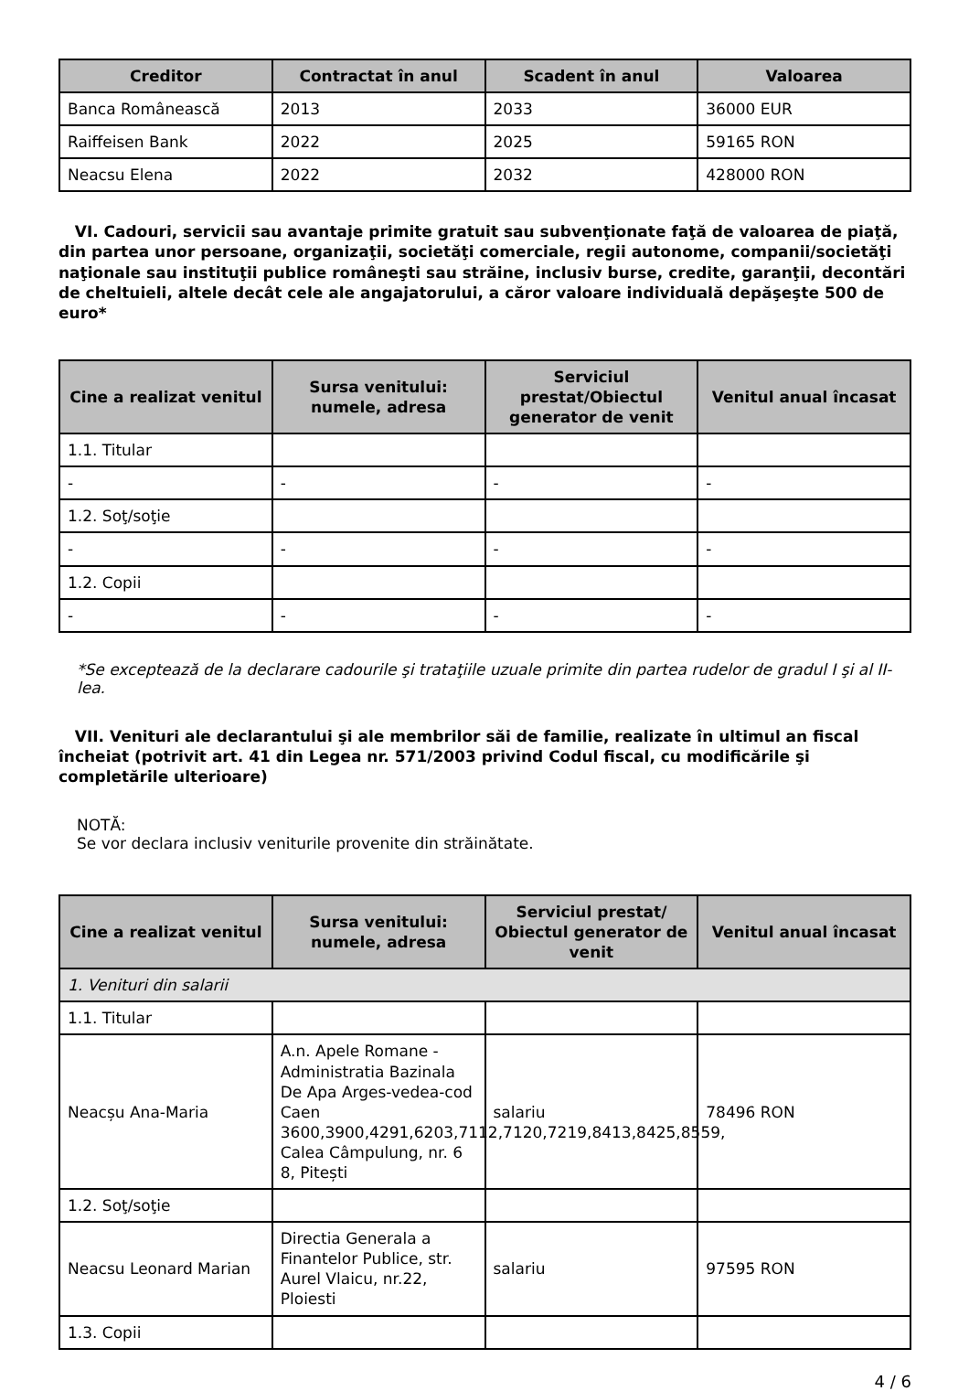| Creditor | Contractat în anul | Scadent în anul | Valoarea |
| --- | --- | --- | --- |
| Banca Românească | 2013 | 2033 | 36000 EUR |
| Raiffeisen Bank | 2022 | 2025 | 59165 RON |
| Neacsu Elena | 2022 | 2032 | 428000 RON |
VI. Cadouri, servicii sau avantaje primite gratuit sau subvenţionate faţă de valoarea de piaţă, din partea unor persoane, organizaţii, societăţi comerciale, regii autonome, companii/societăţi naţionale sau instituţii publice româneşti sau străine, inclusiv burse, credite, garanţii, decontări de cheltuieli, altele decât cele ale angajatorului, a căror valoare individuală depăşeşte 500 de euro*
| Cine a realizat venitul | Sursa venitului: numele, adresa | Serviciul prestat/Obiectul generator de venit | Venitul anual încasat |
| --- | --- | --- | --- |
| 1.1. Titular | | | |
| - | - | - | - |
| 1.2. Soţ/soţie | | | |
| - | - | - | - |
| 1.2. Copii | | | |
| - | - | - | - |
*Se exceptează de la declarare cadourile şi trataţiile uzuale primite din partea rudelor de gradul I şi al II-lea.
VII. Venituri ale declarantului şi ale membrilor săi de familie, realizate în ultimul an fiscal încheiat (potrivit art. 41 din Legea nr. 571/2003 privind Codul fiscal, cu modificările şi completările ulterioare)
NOTĂ:
Se vor declara inclusiv veniturile provenite din străinătate.
| Cine a realizat venitul | Sursa venitului: numele, adresa | Serviciul prestat/ Obiectul generator de venit | Venitul anual încasat |
| --- | --- | --- | --- |
| 1. Venituri din salarii | | | |
| 1.1. Titular | | | |
| Neacșu Ana-Maria | A.n. Apele Romane - Administratia Bazinala De Apa Arges-vedea-cod Caen 3600,3900,4291,6203,7112,7120,7219,8413,8425,8559, Calea Câmpulung, nr. 6 8, Pitești | salariu | 78496 RON |
| 1.2. Soţ/soţie | | | |
| Neacsu Leonard Marian | Directia Generala a Finantelor Publice, str. Aurel Vlaicu, nr.22, Ploiesti | salariu | 97595 RON |
| 1.3. Copii | | | |
4 / 6